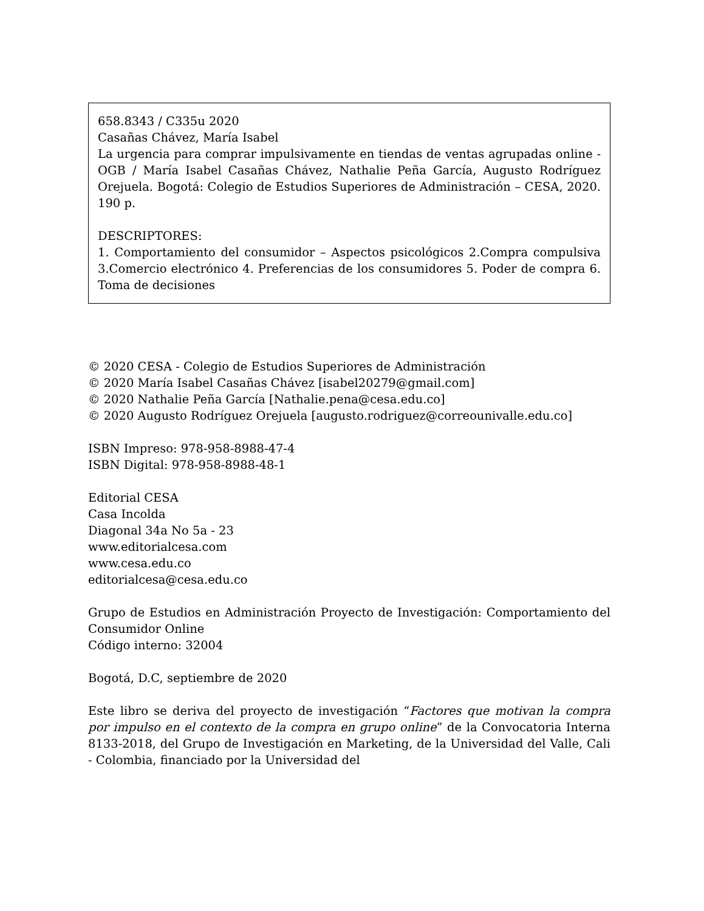658.8343 / C335u 2020
Casañas Chávez, María Isabel
La urgencia para comprar impulsivamente en tiendas de ventas agrupadas online - OGB / María Isabel Casañas Chávez, Nathalie Peña García, Augusto Rodríguez Orejuela. Bogotá: Colegio de Estudios Superiores de Administración – CESA, 2020. 190 p.
DESCRIPTORES:
1. Comportamiento del consumidor – Aspectos psicológicos 2.Compra compulsiva 3.Comercio electrónico 4. Preferencias de los consumidores 5. Poder de compra 6. Toma de decisiones
© 2020 CESA - Colegio de Estudios Superiores de Administración
© 2020 María Isabel Casañas Chávez [isabel20279@gmail.com]
© 2020 Nathalie Peña García [Nathalie.pena@cesa.edu.co]
© 2020 Augusto Rodríguez Orejuela [augusto.rodriguez@correounivalle.edu.co]
ISBN Impreso: 978-958-8988-47-4
ISBN Digital: 978-958-8988-48-1
Editorial CESA
Casa Incolda
Diagonal 34a No 5a - 23
www.editorialcesa.com
www.cesa.edu.co
editorialcesa@cesa.edu.co
Grupo de Estudios en Administración Proyecto de Investigación: Comportamiento del Consumidor Online
Código interno: 32004
Bogotá, D.C, septiembre de 2020
Este libro se deriva del proyecto de investigación “Factores que motivan la compra por impulso en el contexto de la compra en grupo online” de la Convocatoria Interna 8133-2018, del Grupo de Investigación en Marketing, de la Universidad del Valle, Cali - Colombia, financiado por la Universidad del